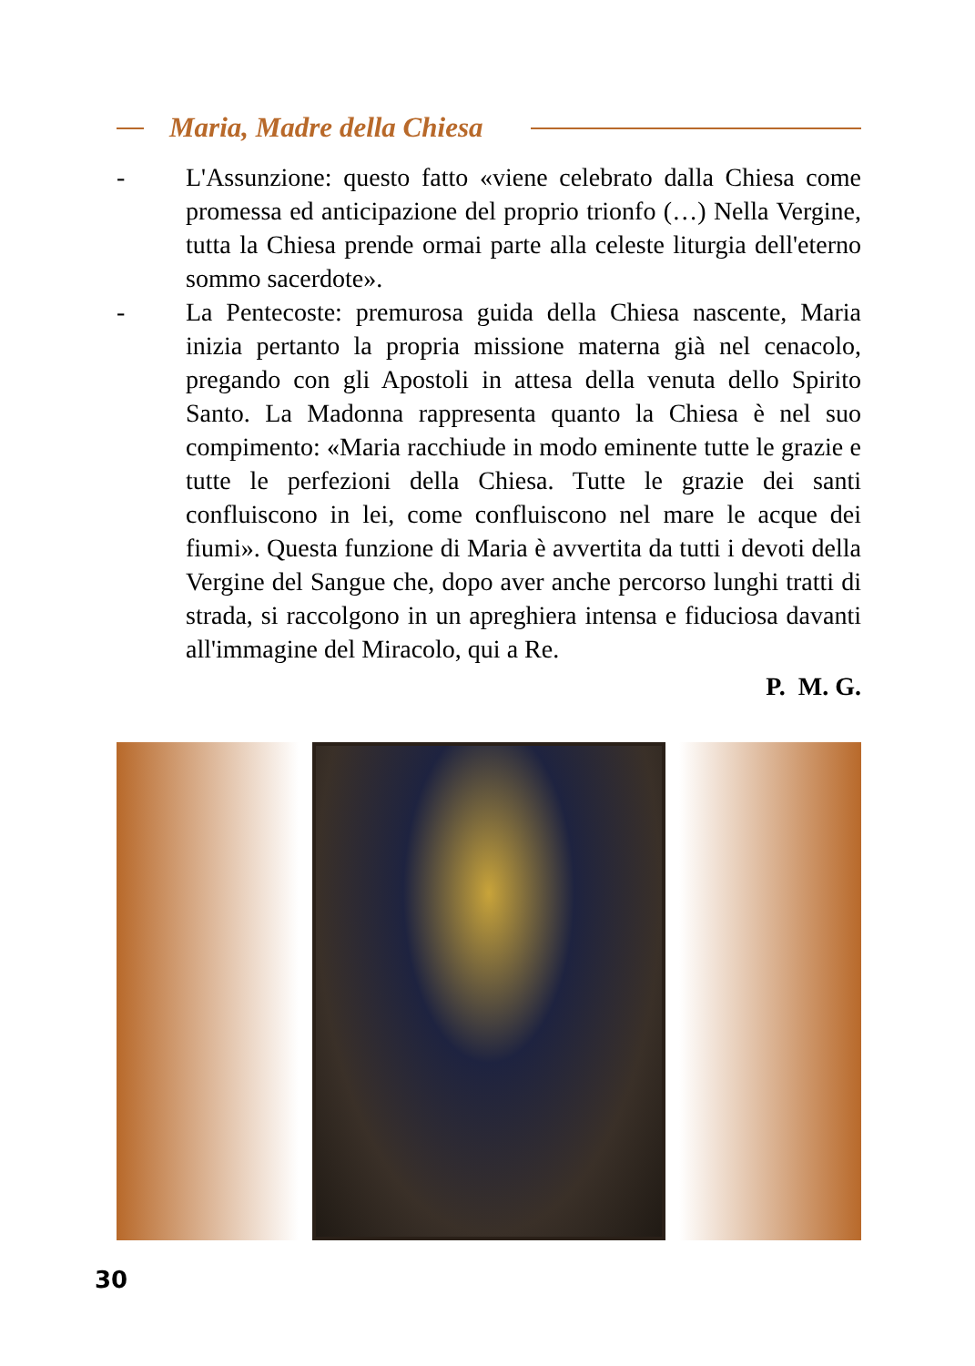Maria, Madre della Chiesa
- L'Assunzione: questo fatto «viene celebrato dalla Chiesa come promessa ed anticipazione del proprio trionfo (…) Nella Vergine, tutta la Chiesa prende ormai parte alla celeste liturgia dell'eterno sommo sacerdote».
- La Pentecoste: premurosa guida della Chiesa nascente, Maria inizia pertanto la propria missione materna già nel cenacolo, pregando con gli Apostoli in attesa della venuta dello Spirito Santo. La Madonna rappresenta quanto la Chiesa è nel suo compimento: «Maria racchiude in modo eminente tutte le grazie e tutte le perfezioni della Chiesa. Tutte le grazie dei santi confluiscono in lei, come confluiscono nel mare le acque dei fiumi». Questa funzione di Maria è avvertita da tutti i devoti della Vergine del Sangue che, dopo aver anche percorso lunghi tratti di strada, si raccolgono in un apreghiera intensa e fiduciosa davanti all'immagine del Miracolo, qui a Re.
P. M. G.
30